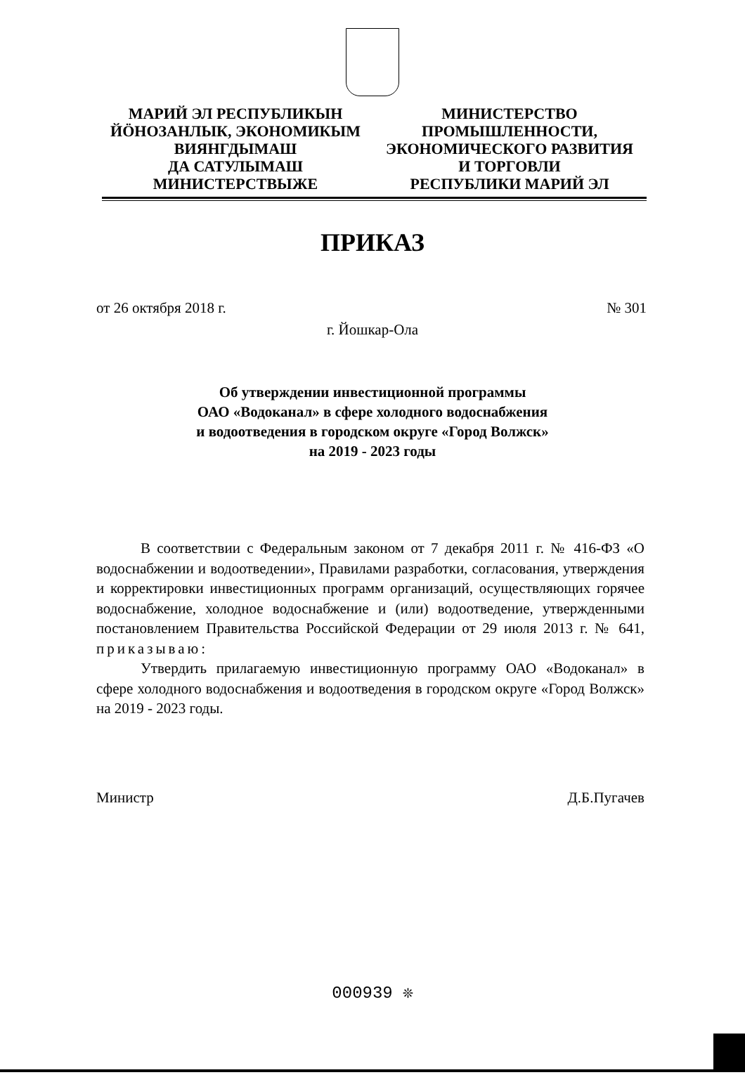МАРИЙ ЭЛ РЕСПУБЛИКЫН
ЙӦНОЗАНЛЫК, ЭКОНОМИКЫМ
ВИЯНГДЫМАШ
ДА САТУЛЫМАШ
МИНИСТЕРСТВЫЖЕ
МИНИСТЕРСТВО
ПРОМЫШЛЕННОСТИ,
ЭКОНОМИЧЕСКОГО РАЗВИТИЯ
И ТОРГОВЛИ
РЕСПУБЛИКИ МАРИЙ ЭЛ
ПРИКАЗ
от 26 октября 2018 г. № 301
г. Йошкар-Ола
Об утверждении инвестиционной программы
ОАО «Водоканал» в сфере холодного водоснабжения
и водоотведения в городском округе «Город Волжск»
на 2019 - 2023 годы
В соответствии с Федеральным законом от 7 декабря 2011 г. № 416-ФЗ «О водоснабжении и водоотведении», Правилами разработки, согласования, утверждения и корректировки инвестиционных программ организаций, осуществляющих горячее водоснабжение, холодное водоснабжение и (или) водоотведение, утвержденными постановлением Правительства Российской Федерации от 29 июля 2013 г. № 641, приказываю:
Утвердить прилагаемую инвестиционную программу ОАО «Водоканал» в сфере холодного водоснабжения и водоотведения в городском округе «Город Волжск» на 2019 - 2023 годы.
Министр Д.Б.Пугачев
000939 ❊